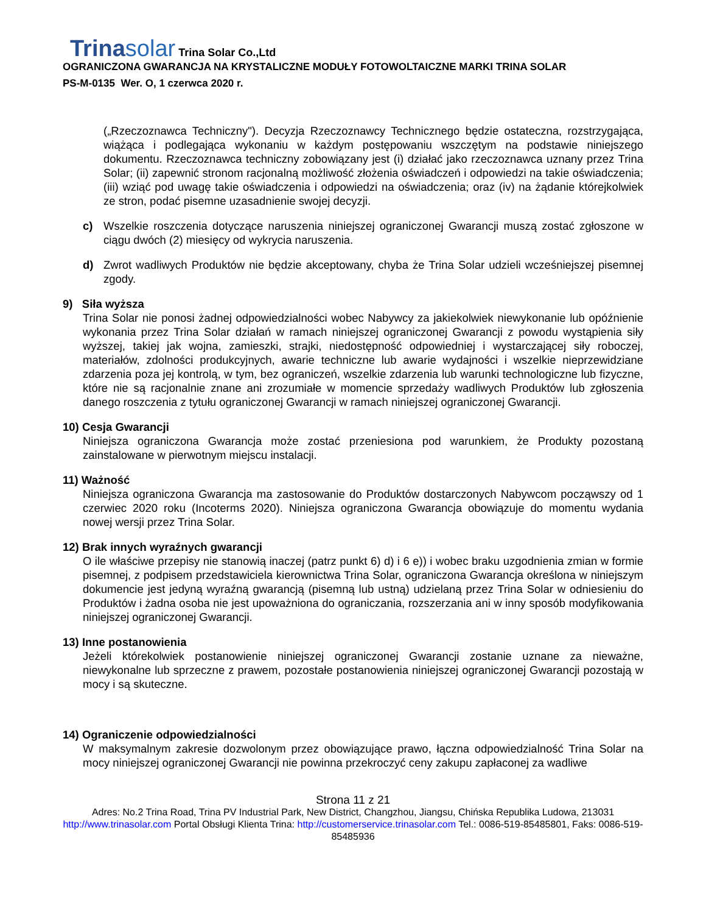Trinasolar Trina Solar Co.,Ltd
OGRANICZONA GWARANCJA NA KRYSTALICZNE MODUŁY FOTOWOLTAICZNE MARKI TRINA SOLAR
PS-M-0135 Wer. O, 1 czerwca 2020 r.
(„Rzeczoznawca Techniczny"). Decyzja Rzeczoznawcy Technicznego będzie ostateczna, rozstrzygająca, wiążąca i podlegająca wykonaniu w każdym postępowaniu wszczętym na podstawie niniejszego dokumentu. Rzeczoznawca techniczny zobowiązany jest (i) działać jako rzeczoznawca uznany przez Trina Solar; (ii) zapewnić stronom racjonalną możliwość złożenia oświadczeń i odpowiedzi na takie oświadczenia; (iii) wziąć pod uwagę takie oświadczenia i odpowiedzi na oświadczenia; oraz (iv) na żądanie którejkolwiek ze stron, podać pisemne uzasadnienie swojej decyzji.
c) Wszelkie roszczenia dotyczące naruszenia niniejszej ograniczonej Gwarancji muszą zostać zgłoszone w ciągu dwóch (2) miesięcy od wykrycia naruszenia.
d) Zwrot wadliwych Produktów nie będzie akceptowany, chyba że Trina Solar udzieli wcześniejszej pisemnej zgody.
9) Siła wyższa
Trina Solar nie ponosi żadnej odpowiedzialności wobec Nabywcy za jakiekolwiek niewykonanie lub opóźnienie wykonania przez Trina Solar działań w ramach niniejszej ograniczonej Gwarancji z powodu wystąpienia siły wyższej, takiej jak wojna, zamieszki, strajki, niedostępność odpowiedniej i wystarczającej siły roboczej, materiałów, zdolności produkcyjnych, awarie techniczne lub awarie wydajności i wszelkie nieprzewidziane zdarzenia poza jej kontrolą, w tym, bez ograniczeń, wszelkie zdarzenia lub warunki technologiczne lub fizyczne, które nie są racjonalnie znane ani zrozumiałe w momencie sprzedaży wadliwych Produktów lub zgłoszenia danego roszczenia z tytułu ograniczonej Gwarancji w ramach niniejszej ograniczonej Gwarancji.
10) Cesja Gwarancji
Niniejsza ograniczona Gwarancja może zostać przeniesiona pod warunkiem, że Produkty pozostaną zainstalowane w pierwotnym miejscu instalacji.
11) Ważność
Niniejsza ograniczona Gwarancja ma zastosowanie do Produktów dostarczonych Nabywcom począwszy od 1 czerwiec 2020 roku (Incoterms 2020). Niniejsza ograniczona Gwarancja obowiązuje do momentu wydania nowej wersji przez Trina Solar.
12) Brak innych wyraźnych gwarancji
O ile właściwe przepisy nie stanowią inaczej (patrz punkt 6) d) i 6 e)) i wobec braku uzgodnienia zmian w formie pisemnej, z podpisem przedstawiciela kierownictwa Trina Solar, ograniczona Gwarancja określona w niniejszym dokumencie jest jedyną wyraźną gwarancją (pisemną lub ustną) udzielaną przez Trina Solar w odniesieniu do Produktów i żadna osoba nie jest upoważniona do ograniczania, rozszerzania ani w inny sposób modyfikowania niniejszej ograniczonej Gwarancji.
13) Inne postanowienia
Jeżeli którekolwiek postanowienie niniejszej ograniczonej Gwarancji zostanie uznane za nieważne, niewykonalne lub sprzeczne z prawem, pozostałe postanowienia niniejszej ograniczonej Gwarancji pozostają w mocy i są skuteczne.
14) Ograniczenie odpowiedzialności
W maksymalnym zakresie dozwolonym przez obowiązujące prawo, łączna odpowiedzialność Trina Solar na mocy niniejszej ograniczonej Gwarancji nie powinna przekroczyć ceny zakupu zapłaconej za wadliwe
Strona 11 z 21
Adres: No.2 Trina Road, Trina PV Industrial Park, New District, Changzhou, Jiangsu, Chińska Republika Ludowa, 213031
http://www.trinasolar.com Portal Obsługi Klienta Trina: http://customerservice.trinasolar.com Tel.: 0086-519-85485801, Faks: 0086-519-85485936